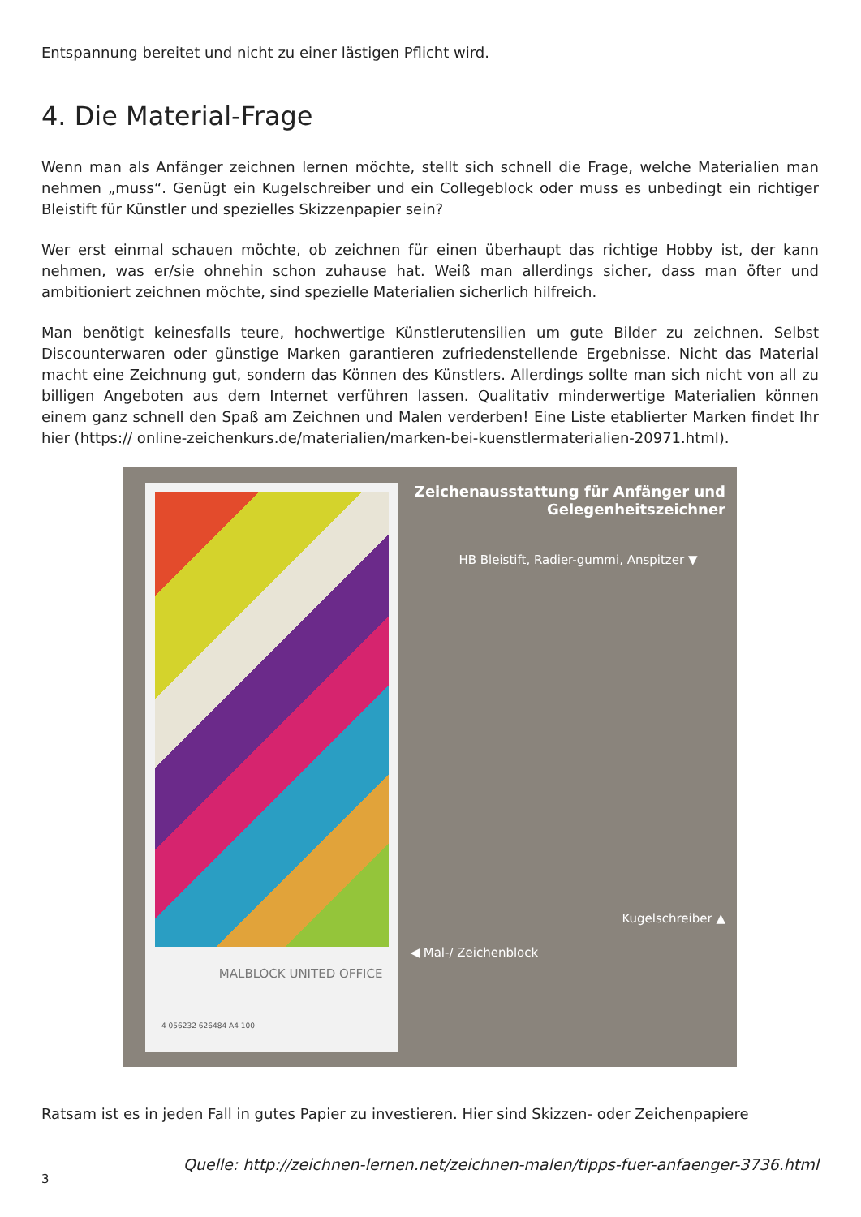Entspannung bereitet und nicht zu einer lästigen Pflicht wird.
4. Die Material-Frage
Wenn man als Anfänger zeichnen lernen möchte, stellt sich schnell die Frage, welche Materialien man nehmen „muss“. Genügt ein Kugelschreiber und ein Collegeblock oder muss es unbedingt ein richtiger Bleistift für Künstler und spezielles Skizzenpapier sein?
Wer erst einmal schauen möchte, ob zeichnen für einen überhaupt das richtige Hobby ist, der kann nehmen, was er/sie ohnehin schon zuhause hat. Weiß man allerdings sicher, dass man öfter und ambitioniert zeichnen möchte, sind spezielle Materialien sicherlich hilfreich.
Man benötigt keinesfalls teure, hochwertige Künstlerutensilien um gute Bilder zu zeichnen. Selbst Discounterwaren oder günstige Marken garantieren zufriedenstellende Ergebnisse. Nicht das Material macht eine Zeichnung gut, sondern das Können des Künstlers. Allerdings sollte man sich nicht von all zu billigen Angeboten aus dem Internet verführen lassen. Qualitativ minderwertige Materialien können einem ganz schnell den Spaß am Zeichnen und Malen verderben! Eine Liste etablierter Marken findet Ihr hier (https:// online-zeichenkurs.de/materialien/marken-bei-kuenstlermaterialien-20971.html).
MALBLOCK UNITED OFFICE
4 056232 626484 A4 100
Zeichenausstattung für Anfänger und Gelegenheitszeichner
HB Bleistift, Radier-gummi, Anspitzer ▼
Kugelschreiber ▲
◀ Mal-/ Zeichenblock
Ratsam ist es in jeden Fall in gutes Papier zu investieren. Hier sind Skizzen- oder Zeichenpapiere
Quelle: http://zeichnen-lernen.net/zeichnen-malen/tipps-fuer-anfaenger-3736.html
3